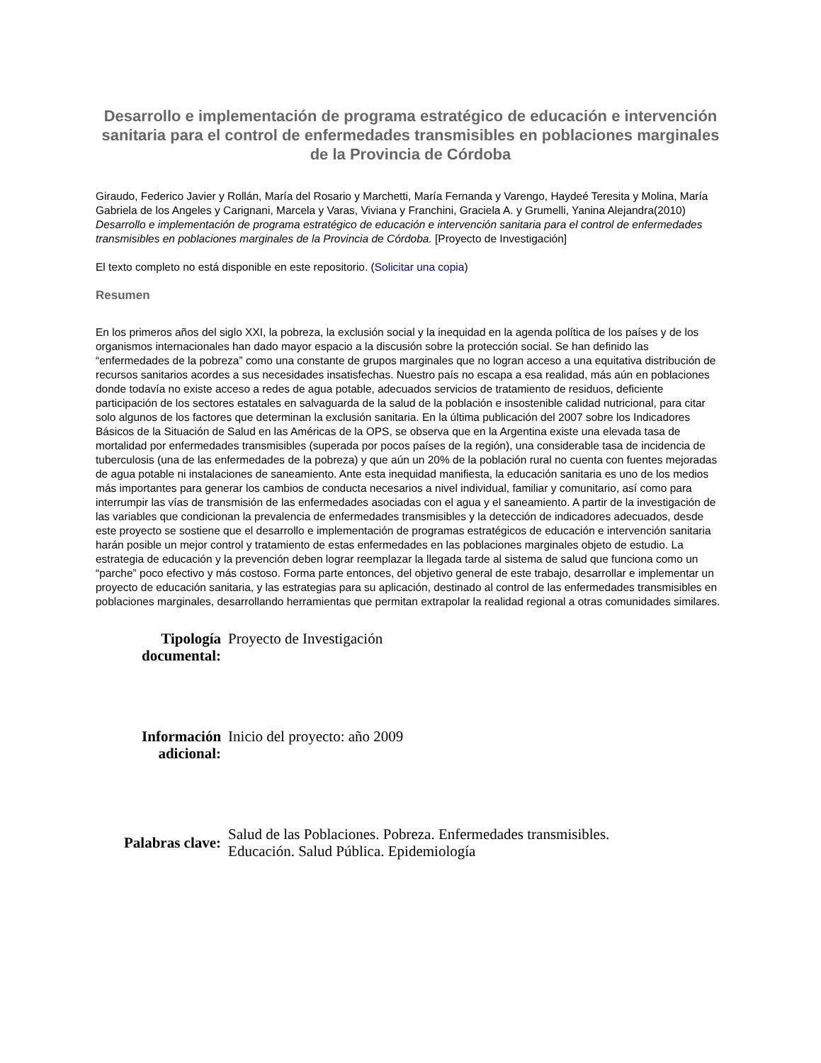Desarrollo e implementación de programa estratégico de educación e intervención sanitaria para el control de enfermedades transmisibles en poblaciones marginales de la Provincia de Córdoba
Giraudo, Federico Javier y Rollán, María del Rosario y Marchetti, María Fernanda y Varengo, Haydeé Teresita y Molina, María Gabriela de los Angeles y Carignani, Marcela y Varas, Viviana y Franchini, Graciela A. y Grumelli, Yanina Alejandra(2010) Desarrollo e implementación de programa estratégico de educación e intervención sanitaria para el control de enfermedades transmisibles en poblaciones marginales de la Provincia de Córdoba. [Proyecto de Investigación]
El texto completo no está disponible en este repositorio. (Solicitar una copia)
Resumen
En los primeros años del siglo XXI, la pobreza, la exclusión social y la inequidad en la agenda política de los países y de los organismos internacionales han dado mayor espacio a la discusión sobre la protección social. Se han definido las “enfermedades de la pobreza” como una constante de grupos marginales que no logran acceso a una equitativa distribución de recursos sanitarios acordes a sus necesidades insatisfechas. Nuestro país no escapa a esa realidad, más aún en poblaciones donde todavía no existe acceso a redes de agua potable, adecuados servicios de tratamiento de residuos, deficiente participación de los sectores estatales en salvaguarda de la salud de la población e insostenible calidad nutricional, para citar solo algunos de los factores que determinan la exclusión sanitaria. En la última publicación del 2007 sobre los Indicadores Básicos de la Situación de Salud en las Américas de la OPS, se observa que en la Argentina existe una elevada tasa de mortalidad por enfermedades transmisibles (superada por pocos países de la región), una considerable tasa de incidencia de tuberculosis (una de las enfermedades de la pobreza) y que aún un 20% de la población rural no cuenta con fuentes mejoradas de agua potable ni instalaciones de saneamiento. Ante esta inequidad manifiesta, la educación sanitaria es uno de los medios más importantes para generar los cambios de conducta necesarios a nivel individual, familiar y comunitario, así como para interrumpir las vías de transmisión de las enfermedades asociadas con el agua y el saneamiento. A partir de la investigación de las variables que condicionan la prevalencia de enfermedades transmisibles y la detección de indicadores adecuados, desde este proyecto se sostiene que el desarrollo e implementación de programas estratégicos de educación e intervención sanitaria harán posible un mejor control y tratamiento de estas enfermedades en las poblaciones marginales objeto de estudio. La estrategia de educación y la prevención deben lograr reemplazar la llegada tarde al sistema de salud que funciona como un “parche” poco efectivo y más costoso. Forma parte entonces, del objetivo general de este trabajo, desarrollar e implementar un proyecto de educación sanitaria, y las estrategias para su aplicación, destinado al control de las enfermedades transmisibles en poblaciones marginales, desarrollando herramientas que permitan extrapolar la realidad regional a otras comunidades similares.
| Tipología documental: | Proyecto de Investigación |
| Información adicional: | Inicio del proyecto: año 2009 |
| Palabras clave: | Salud de las Poblaciones. Pobreza. Enfermedades transmisibles. Educación. Salud Pública. Epidemiología |